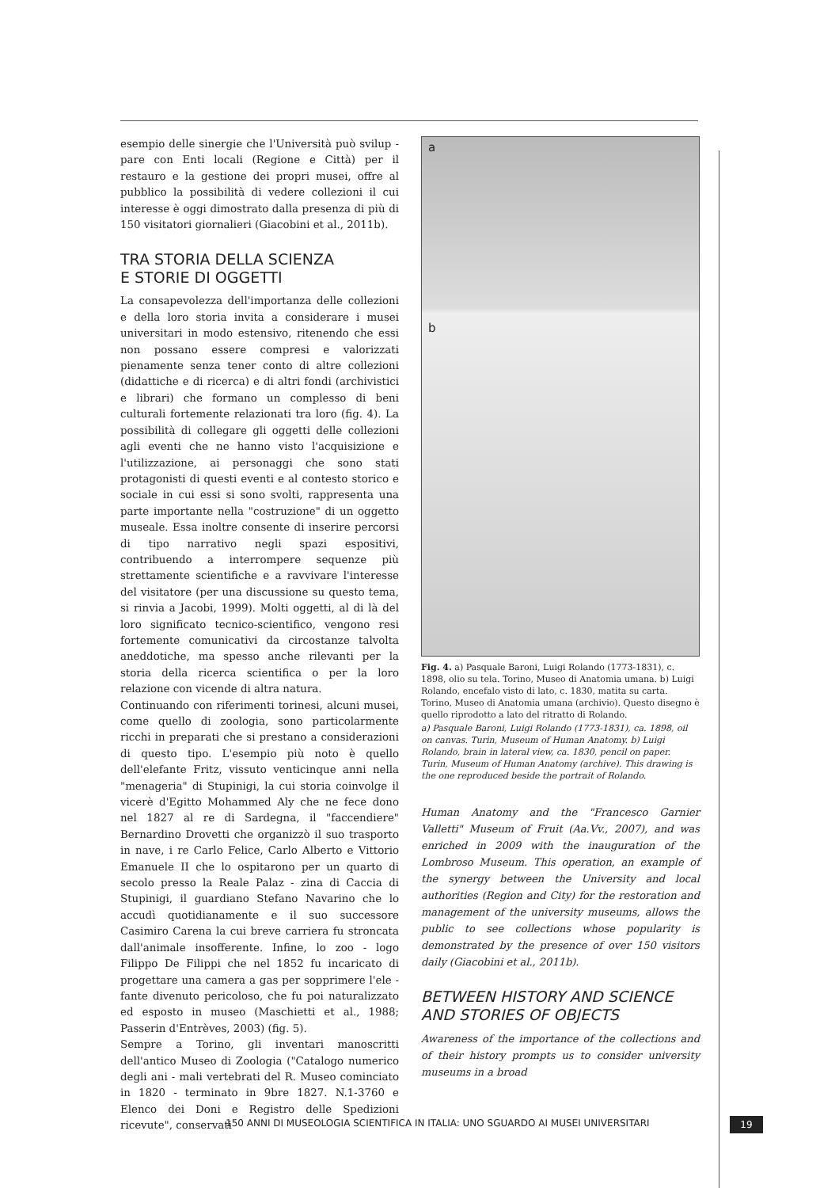esempio delle sinergie che l'Università può svilup - pare con Enti locali (Regione e Città) per il restauro e la gestione dei propri musei, offre al pubblico la possibilità di vedere collezioni il cui interesse è oggi dimostrato dalla presenza di più di 150 visitatori giornalieri (Giacobini et al., 2011b).
TRA STORIA DELLA SCIENZA
E STORIE DI OGGETTI
La consapevolezza dell'importanza delle collezioni e della loro storia invita a considerare i musei universitari in modo estensivo, ritenendo che essi non possano essere compresi e valorizzati pienamente senza tener conto di altre collezioni (didattiche e di ricerca) e di altri fondi (archivistici e librari) che formano un complesso di beni culturali fortemente relazionati tra loro (fig. 4). La possibilità di collegare gli oggetti delle collezioni agli eventi che ne hanno visto l'acquisizione e l'utilizzazione, ai personaggi che sono stati protagonisti di questi eventi e al contesto storico e sociale in cui essi si sono svolti, rappresenta una parte importante nella "costruzione" di un oggetto museale. Essa inoltre consente di inserire percorsi di tipo narrativo negli spazi espositivi, contribuendo a interrompere sequenze più strettamente scientifiche e a ravvivare l'interesse del visitatore (per una discussione su questo tema, si rinvia a Jacobi, 1999). Molti oggetti, al di là del loro significato tecnico-scientifico, vengono resi fortemente comunicativi da circostanze talvolta aneddotiche, ma spesso anche rilevanti per la storia della ricerca scientifica o per la loro relazione con vicende di altra natura.
Continuando con riferimenti torinesi, alcuni musei, come quello di zoologia, sono particolarmente ricchi in preparati che si prestano a considerazioni di questo tipo. L'esempio più noto è quello dell'elefante Fritz, vissuto venticinque anni nella "menageria" di Stupinigi, la cui storia coinvolge il vicerè d'Egitto Mohammed Aly che ne fece dono nel 1827 al re di Sardegna, il "faccendiere" Bernardino Drovetti che organizzò il suo trasporto in nave, i re Carlo Felice, Carlo Alberto e Vittorio Emanuele II che lo ospitarono per un quarto di secolo presso la Reale Palaz - zina di Caccia di Stupinigi, il guardiano Stefano Navarino che lo accudì quotidianamente e il suo successore Casimiro Carena la cui breve carriera fu stroncata dall'animale insofferente. Infine, lo zoo - logo Filippo De Filippi che nel 1852 fu incaricato di progettare una camera a gas per sopprimere l'ele - fante divenuto pericoloso, che fu poi naturalizzato ed esposto in museo (Maschietti et al., 1988; Passerin d'Entrèves, 2003) (fig. 5).
Sempre a Torino, gli inventari manoscritti dell'antico Museo di Zoologia ("Catalogo numerico degli ani - mali vertebrati del R. Museo cominciato in 1820 - terminato in 9bre 1827. N.1-3760 e Elenco dei Doni e Registro delle Spedizioni ricevute", conservati
a
b
Fig. 4. a) Pasquale Baroni, Luigi Rolando (1773-1831), c. 1898, olio su tela. Torino, Museo di Anatomia umana. b) Luigi Rolando, encefalo visto di lato, c. 1830, matita su carta. Torino, Museo di Anatomia umana (archivio). Questo disegno è quello riprodotto a lato del ritratto di Rolando.
a) Pasquale Baroni, Luigi Rolando (1773-1831), ca. 1898, oil on canvas. Turin, Museum of Human Anatomy. b) Luigi Rolando, brain in lateral view, ca. 1830, pencil on paper. Turin, Museum of Human Anatomy (archive). This drawing is the one reproduced beside the portrait of Rolando.
Human Anatomy and the "Francesco Garnier Valletti" Museum of Fruit (Aa.Vv., 2007), and was enriched in 2009 with the inauguration of the Lombroso Museum. This operation, an example of the synergy between the University and local authorities (Region and City) for the restoration and management of the university museums, allows the public to see collections whose popularity is demonstrated by the presence of over 150 visitors daily (Giacobini et al., 2011b).
BETWEEN HISTORY AND SCIENCE
AND STORIES OF OBJECTS
Awareness of the importance of the collections and of their history prompts us to consider university museums in a broad
150 ANNI DI MUSEOLOGIA SCIENTIFICA IN ITALIA: UNO SGUARDO AI MUSEI UNIVERSITARI
19